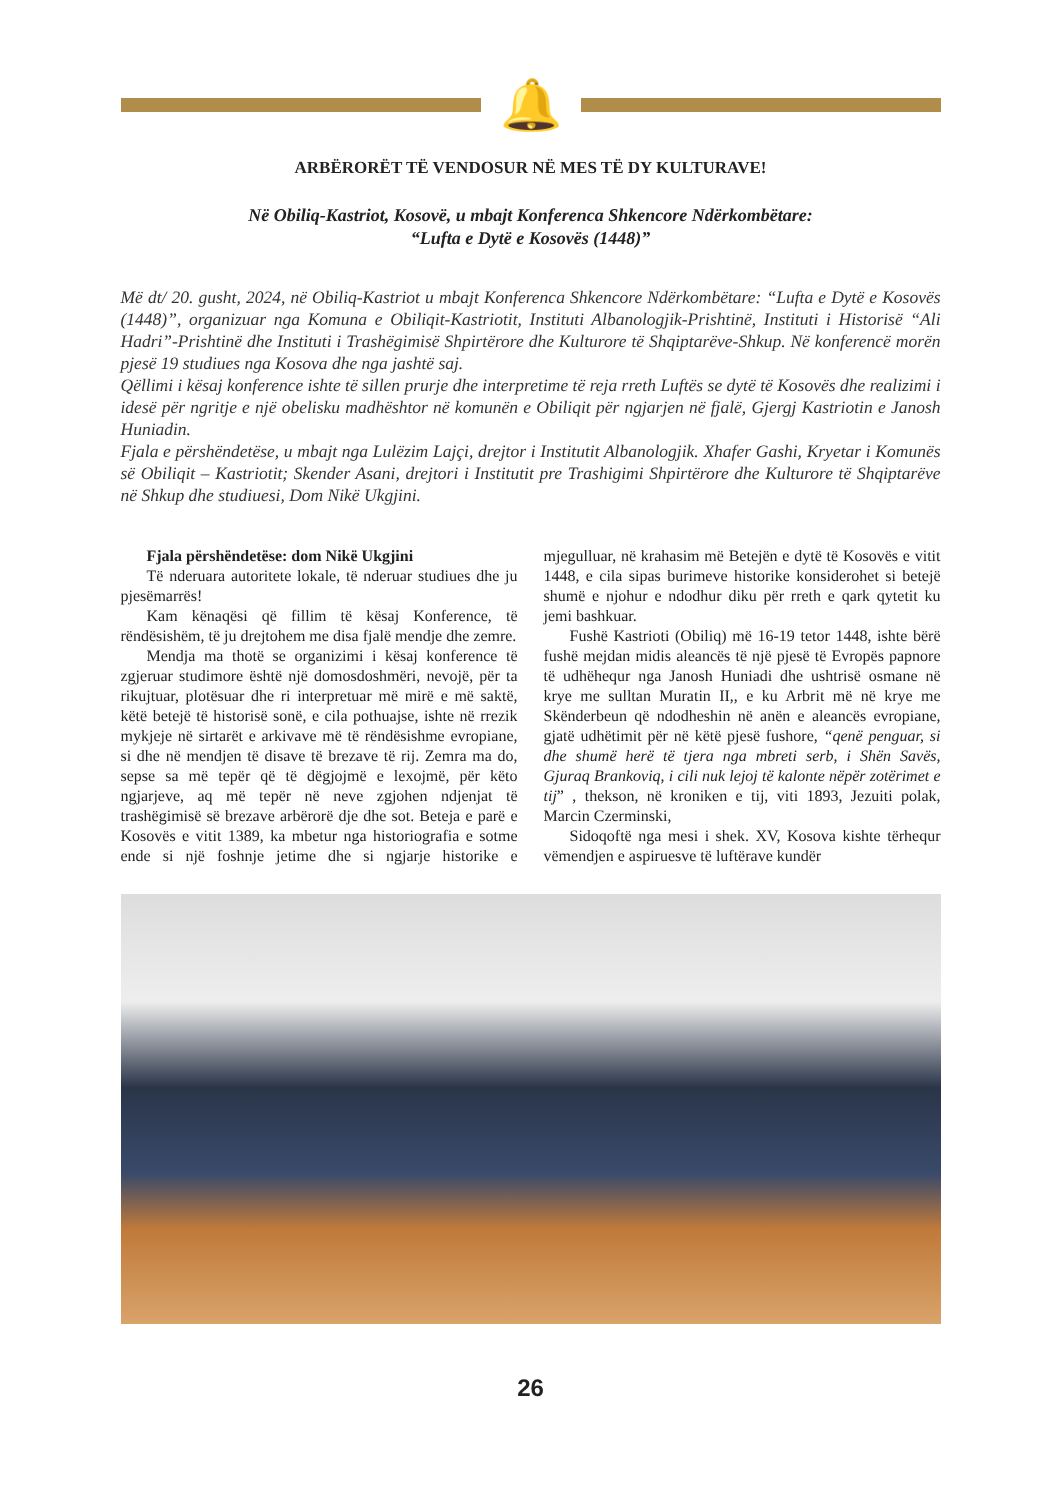🔔
ARBËRORËT TË VENDOSUR NË MES TË DY KULTURAVE!
Në Obiliq-Kastriot, Kosovë, u mbajt Konferenca Shkencore Ndërkombëtare:
“Lufta e Dytë e Kosovës (1448)”
Më dt/ 20. gusht, 2024, në Obiliq-Kastriot u mbajt Konferenca Shkencore Ndërkombëtare: “Lufta e Dytë e Kosovës (1448)”, organizuar nga Komuna e Obiliqit-Kastriotit, Instituti Albanologjik-Prishtinë, Instituti i Historisë “Ali Hadri”-Prishtinë dhe Instituti i Trashëgimisë Shpirtërore dhe Kulturore të Shqiptarëve-Shkup. Në konferencë morën pjesë 19 studiues nga Kosova dhe nga jashtë saj.
Qëllimi i kësaj konference ishte të sillen prurje dhe interpretime të reja rreth Luftës se dytë të Kosovës dhe realizimi i idesë për ngritje e një obelisku madhështor në komunën e Obiliqit për ngjarjen në fjalë, Gjergj Kastriotin e Janosh Huniadin.
Fjala e përshëndetëse, u mbajt nga Lulëzim Lajçi, drejtor i Institutit Albanologjik. Xhafer Gashi, Kryetar i Komunës së Obiliqit – Kastriotit; Skender Asani, drejtori i Institutit pre Trashigimi Shpirtërore dhe Kulturore të Shqiptarëve në Shkup dhe studiuesi, Dom Nikë Ukgjini.
Fjala përshëndetëse: dom Nikë Ukgjini
Të nderuara autoritete lokale, të nderuar studiues dhe ju pjesëmarrës!
Kam kënaqësi që fillim të kësaj Konference, të rëndësishëm, të ju drejtohem me disa fjalë mendje dhe zemre.
Mendja ma thotë se organizimi i kësaj konference të zgjeruar studimore është një domosdoshmëri, nevojë, për ta rikujtuar, plotësuar dhe ri interpretuar më mirë e më saktë, këtë betejë të historisë sonë, e cila pothuajse, ishte në rrezik mykjeje në sirtarët e arkivave më të rëndësishme evropiane, si dhe në mendjen të disave të brezave të rij. Zemra ma do, sepse sa më tepër që të dëgjojmë e lexojmë, për këto ngjarjeve, aq më tepër në neve zgjohen ndjenjat të trashëgimisë së brezave arbërorë dje dhe sot. Beteja e parë e Kosovës e vitit 1389, ka mbetur nga historiografia e sotme ende si një foshnje jetime dhe si ngjarje historike e mjegulluar, në krahasim më Betejën e dytë të Kosovës e vitit 1448, e cila sipas burimeve historike konsiderohet si betejë shumë e njohur e ndodhur diku për rreth e qark qytetit ku jemi bashkuar.
Fushë Kastrioti (Obiliq) më 16-19 tetor 1448, ishte bërë fushë mejdan midis aleancës të një pjesë të Evropës papnore të udhëhequr nga Janosh Huniadi dhe ushtrisë osmane në krye me sulltan Muratin II,, e ku Arbrit më në krye me Skënderbeun që ndodheshin në anën e aleancës evropiane, gjatë udhëtimit për në këtë pjesë fushore, “qenë penguar, si dhe shumë herë të tjera nga mbreti serb, i Shën Savës, Gjuraq Brankoviq, i cili nuk lejoj të kalonte nëpër zotërimet e tij” , thekson, në kroniken e tij, viti 1893, Jezuiti polak, Marcin Czerminski,
Sidoqoftë nga mesi i shek. XV, Kosova kishte tërhequr vëmendjen e aspiruesve të luftërave kundër
26